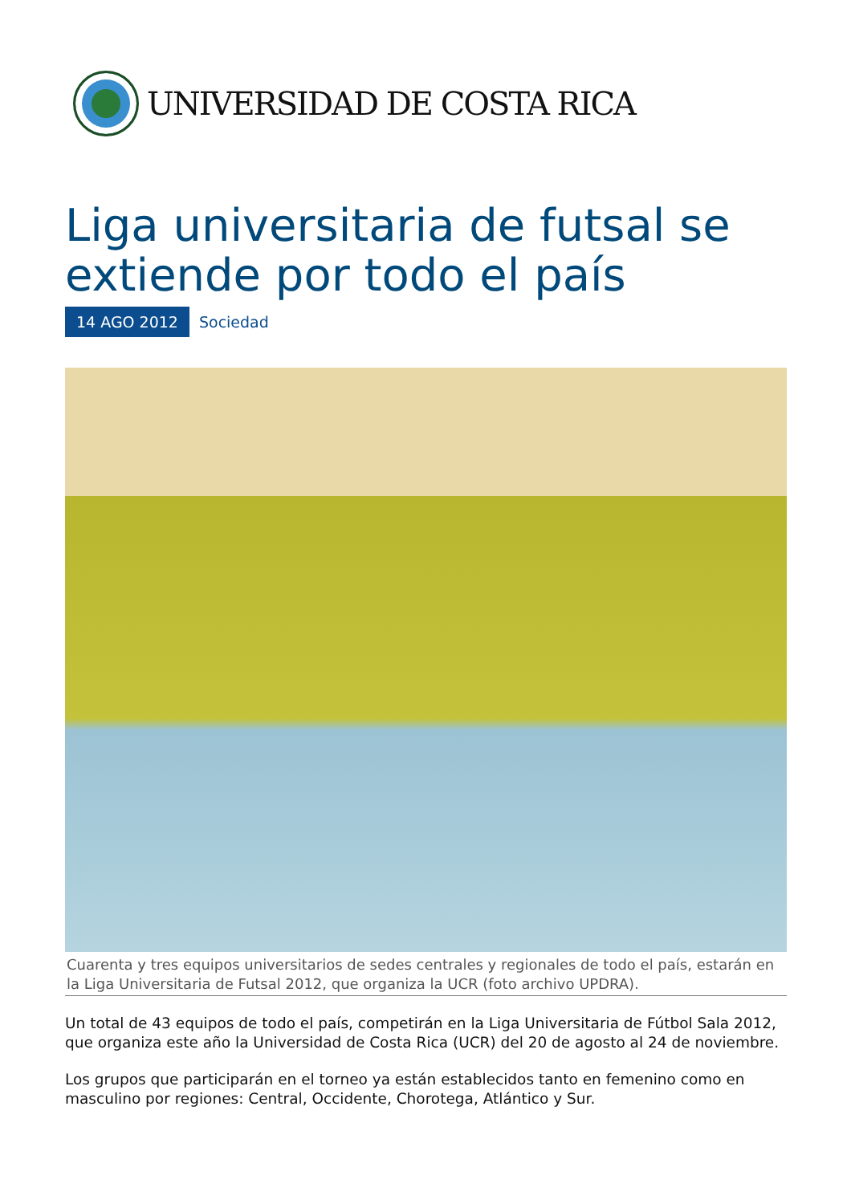UNIVERSIDAD DE COSTA RICA
Liga universitaria de futsal se extiende por todo el país
14 AGO 2012 Sociedad
Cuarenta y tres equipos universitarios de sedes centrales y regionales de todo el país, estarán en la Liga Universitaria de Futsal 2012, que organiza la UCR (foto archivo UPDRA).
Un total de 43 equipos de todo el país, competirán en la Liga Universitaria de Fútbol Sala 2012, que organiza este año la Universidad de Costa Rica (UCR) del 20 de agosto al 24 de noviembre.
Los grupos que participarán en el torneo ya están establecidos tanto en femenino como en masculino por regiones: Central, Occidente, Chorotega, Atlántico y Sur.